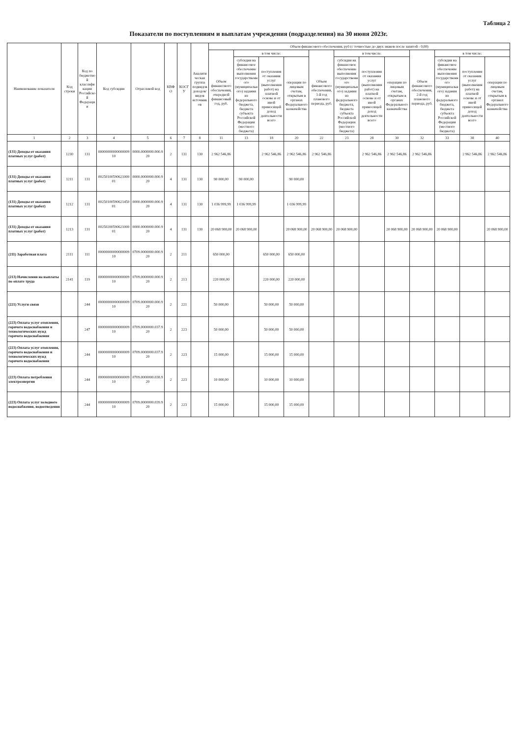Таблица 2
Показатели по поступлениям и выплатам учреждения (подразделения) на 30 июня 2023г.
| Наименование показателя | Код строки | Код по бюджетной классификации Российской Федерации | Код субсидии | Отраслевой код | КВФО | КОСГУ | Аналитическая группа подвидов доходов/видов источников | Объем финансового обеспечения, руб (с точностью до двух знаков после запятой - 0,00) | | | | | | | | | | | |
| --- | --- | --- | --- | --- | --- | --- | --- | --- | --- | --- | --- | --- | --- | --- | --- | --- | --- | --- | --- |
| | | | | | | | | Объем финансового обеспечения, очередной финансовый год, руб. | в том числе: | | | Объем финансового обеспечения, 1-й год планового периода, руб. | в том числе: | | | Объем финансового обеспечения, 2-й год планового периода, руб. | в том числе: | | |
| | | | | | | | | | субсидия на финансовое обеспечение выполнения государственного (муниципального) задания из федерального бюджета, бюджета субъекта Российской Федерации (местного бюджета) | поступления от оказания услуг (выполнения работ) на платной основе и от иной приносящей доход деятельности всего | операции по лицевым счетам, открытым в органах Федерального казначейства | | субсидия на финансовое обеспечение выполнения государственного (муниципального) задания из федерального бюджета, бюджета субъекта Российской Федерации (местного бюджета) | поступления от оказания услуг (выполнения работ) на платной основе и от иной приносящей доход деятельности всего | операции по лицевым счетам, открытым в органах Федерального казначейства | | субсидия на финансовое обеспечение выполнения государственного (муниципального) задания из федерального бюджета, бюджета субъекта Российской Федерации (местного бюджета) | поступления от оказания услуг (выполнения работ) на платной основе и от иной приносящей доход деятельности всего | операции по лицевым счетам, открытым в органах Федерального казначейства |
| 1 | 2 | 3 | 4 | 5 | 6 | 7 | 8 | 11 | 13 | 18 | 20 | 22 | 23 | 28 | 30 | 32 | 33 | 38 | 40 |
| (131) Доходы от оказания платных услуг (работ) | 1230 | 131 | 0000000000000000910 | 0000.0000000.000.920 | 2 | 131 | 130 | 2 962 546,86 | | 2 962 546,86 | 2 962 546,86 | 2 962 546,86 | | 2 962 546,86 | 2 962 546,86 | 2 962 546,86 | | 2 962 546,86 | 2 962 546,86 |
| (131) Доходы от оказания платных услуг (работ) | 1211 | 131 | 0025010059062100001 | 0000.0000000.000.920 | 4 | 131 | 130 | 90 000,00 | 90 000,00 | | 90 000,00 | | | | | | | | |
| (131) Доходы от оказания платных услуг (работ) | 1212 | 131 | 0025010059062145001 | 0000.0000000.000.920 | 4 | 131 | 130 | 1 036 999,99 | 1 036 999,99 | | 1 036 999,99 | | | | | | | | |
| (131) Доходы от оказания платных услуг (работ) | 1213 | 131 | 0025020059062100001 | 0000.0000000.000.920 | 4 | 131 | 130 | 20 068 900,00 | 20 068 900,00 | | 20 068 900,00 | 20 068 900,00 | 20 068 900,00 | | 20 068 900,00 | 20 068 900,00 | 20 068 900,00 | | 20 068 900,00 |
| (211) Заработная плата | 2111 | 111 | 0000000000000000910 | 0709.0000000.000.920 | 2 | 211 | | 650 000,00 | | 650 000,00 | 650 000,00 | | | | | | | | |
| (213) Начисления на выплаты по оплате труда | 2141 | 119 | 0000000000000000910 | 0709.0000000.000.920 | 2 | 213 | | 220 000,00 | | 220 000,00 | 220 000,00 | | | | | | | | |
| (221) Услуги связи | | 244 | 0000000000000000910 | 0709.0000000.000.920 | 2 | 221 | | 50 000,00 | | 50 000,00 | 50 000,00 | | | | | | | | |
| (223) Оплата услуг отопления, горячего водоснабжения и технологических нужд горячего водоснабжения | | 247 | 0000000000000000910 | 0709.0000000.037.920 | 2 | 223 | | 50 000,00 | | 50 000,00 | 50 000,00 | | | | | | | | |
| (223) Оплата услуг отопления, горячего водоснабжения и технологических нужд горячего водоснабжения | | 244 | 0000000000000000910 | 0709.0000000.037.920 | 2 | 223 | | 15 000,00 | | 15 000,00 | 15 000,00 | | | | | | | | |
| (223) Оплата потребления электроэнергии | | 244 | 0000000000000000910 | 0709.0000000.038.920 | 2 | 223 | | 10 000,00 | | 10 000,00 | 10 000,00 | | | | | | | | |
| (223) Оплата услуг холодного водоснабжения, водоотведения | | 244 | 0000000000000000910 | 0709.0000000.039.920 | 2 | 223 | | 15 000,00 | | 15 000,00 | 15 000,00 | | | | | | | | |